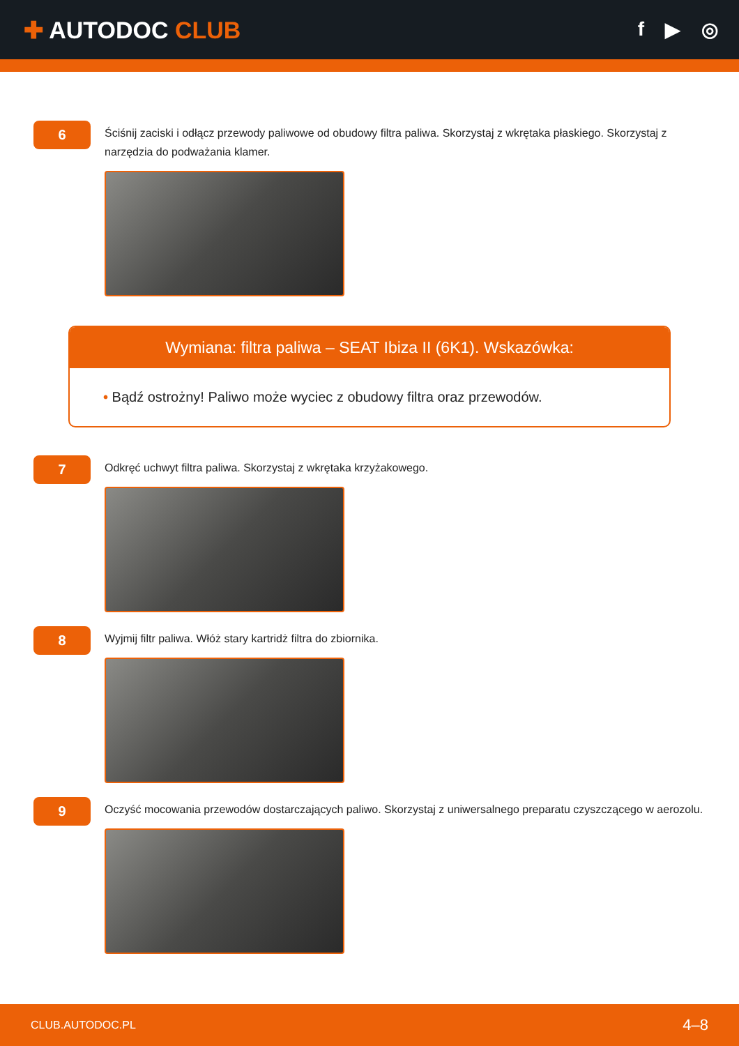✚ AUTODOC CLUB
f ▶ ◎
6
Ściśnij zaciski i odłącz przewody paliwowe od obudowy filtra paliwa. Skorzystaj z wkrętaka płaskiego. Skorzystaj z narzędzia do podważania klamer.
Wymiana: filtra paliwa – SEAT Ibiza II (6K1). Wskazówka:
• Bądź ostrożny! Paliwo może wyciec z obudowy filtra oraz przewodów.
7
Odkręć uchwyt filtra paliwa. Skorzystaj z wkrętaka krzyżakowego.
8
Wyjmij filtr paliwa. Włóż stary kartridż filtra do zbiornika.
9
Oczyść mocowania przewodów dostarczających paliwo. Skorzystaj z uniwersalnego preparatu czyszczącego w aerozolu.
CLUB.AUTODOC.PL 4–8